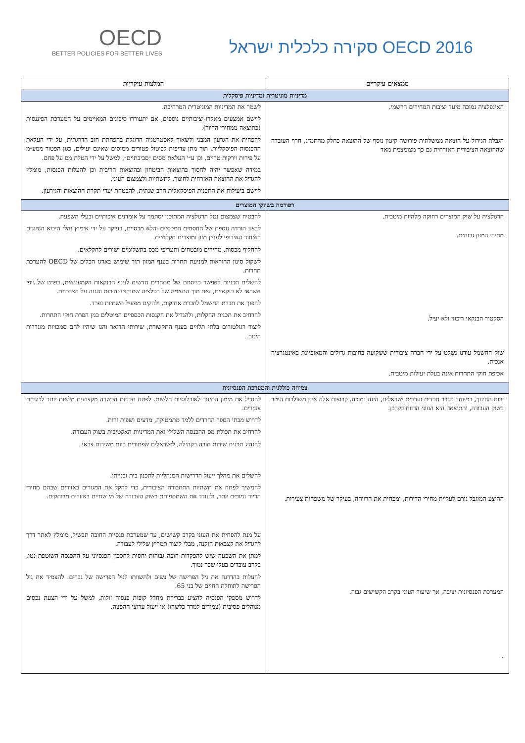OECD
BETTER POLICIES FOR BETTER LIVES
OECD 2016 סקירה כלכלית ישראל
| ממצאים עיקריים | המלצות עיקריות |
| --- | --- |
| מדיניות מוניטרית ומדיניות פיסקלית | |
| האינפלציה נמוכה מיעד יציבות המחירים הרשמי. הגבלת הגידול על הוצאה ממשלתית פירושה קיטון נוסף של ההוצאה כחלק מהתמ״ג, חרף העובדה שההוצאה הציבורית האזרחית גם כך מצומצמת מאד | לשמר את המדיניות המוניטרית המרחיבה. ליישם אמצעים מאקרו-יציבותיים נוספים, אם יתעוררו סיכונים המאיימים על המערכת הפיננסית (כתוצאה ממחירי הדיור). להפחית את הגרעון המבני ולשאוף לאסטרטגיה הדוגלת בהפחתת חוב הדרגתית, על ידי העלאת ההכנסות הפיסקליות, תוך מתן עדיפות לביטול פטורים ממיסים שאינם יעילים, כגון הפטור ממע״מ על פירות וירקות טריים, וכן ע״י העלאת מסים ״סביבתיים״, למשל על ידי הטלת מס על פחם. במידה שאפשר יהיה לחסוך בהוצאות הביטחון ובהוצאות הריבית וכן להעלות הכנסות, מומלץ להגדיל את ההוצאה האזרחית לחינוך, לתשתיות ולצמצום העוני. ליישם ביעילות את התכנית הפיסקאלית הרב-שנתית, להבטחת יעדי תקרת ההוצאות והגירעון. |
| רפורמה בשווקי המוצרים | |
| הרגולציה על שוק המוצרים רחוקה מלהיות מיטבית. מחירי המזון גבוהים. הסקטור הבנקאי ריכוזי ולא יעיל. שוק החשמל עודנו נשלט על ידי חברה ציבורית ששקועה בחובות גדולים והמאופיינת באינטגרציה אנכית. אכיפת חוקי התחרות אינה בעלת יעילות מיטבית. | להבטיח שצמצום נטל הרגולציה המתוכנן יסתמך על אומדנים איכותיים ובעלי השפעה. לבצע הורדה נוספת של החסמים המכסיים והלא מכסיים, בעיקר על ידי אימוץ נהלי היבוא הנהוגים באיחוד האירופי לעניין מזון ומוצרים חקלאיים. להחליף מכסות, מחירים מובטחים ותעריפי מכס בתשלומים ישירים לחקלאים. לשקול סינון ההוראות למניעת תחרות בענף המזון תוך שימוש בארגז הכלים של OECD להערכת תחרות. להשלים תכניות לאפשר כניסתם של מתחרים חדשים לענף הבנקאות הקמעונאית, בפרט של גופי אשראי לא בנקאיים, זאת תוך התאמה של רגולציה שתנקוט זהירות והגנה על הצרכנים. להפוך את חברת החשמל לחברת אחזקות, ולהקים מפעיל תשתיות נפרד. להרחיב את תכנית ההקלות, ולהגדיל את הקנסות הכספיים המוטלים בגין הפרת חוקי התחרות. ליצור רגולטורים בלתי תלויים בענף התקשורת, שירותי הדואר והגז שיהיו להם סמכויות מוגדרות היטב. |
| צמיחה כוללנית והמערכת הפנסיונית | |
| יכות החינוך, במיוחד בקרב חרדים וערבים ישראלים, הינה נמוכה. קבוצות אלה אינן משולבות היטב בשוק העבודה, והתוצאה היא העוני הרווח בקרבן. ההיצע המוגבל גורם לעליית מחירי הדירות, ומפחית את הרווחה, בעיקר של משפחות צעירות. המערכת הפנסיונית יציבה, אך שיעור העוני בקרב הקשישים גבוה. . | להגדיל את מימון החינוך לאוכלוסיות חלשות. לפתח תכניות הכשרה מקצועית מלאות יותר לבוגרים צעירים. לדרוש מבתי הספר החרדים ללמד מתמטיקה, מדעים ושפות זרות. להרחיב את תכולת מס ההכנסה השלילי ואת המדיניות האקטיבית בשוק העבודה. להנהיג תכנית שירות חובה בקהילה, לישראלים שפטורים כיום משירות צבאי. להשלים את מהלך ייעול הדרישות המנהליות לתכנון בית ובנייתו. להמשיך לפתח את תשתיות התחבורה הציבורית, כדי להקל את המגורים באזורים שבהם מחירי הדיור נמוכים יותר, ולעודד את השתתפותם בשוק העבודה של מי שחיים באזורים מרוחקים. על מנת להפחית את העוני בקרב קשישים, עד שמערכת פנסיית החובה תבשיל, מומלץ לאתר דרך להגדיל את קצבאות הזקנה, מבלי ליצור תמריץ שלילי לעבודה. למתן את השפעה שיש להפקדות חובה גבוהות יחסית לחסכון הפנסיוני על ההכנסה השוטפת נטו, בקרב עובדים בעלי שכר נמוך. להעלות בהדרגה את גיל הפרישה של נשים ולהשוותו לגיל הפרישה של גברים. להצמיד את גיל הפרישה לתוחלת החיים של בני 65. לדרוש מספקי הפנסיה להציע כברירת מחדל קופות פנסיה זולות, למשל על ידי הצעת נכסים מנוהלים פסיבית (צמודים למדד כלשהו) או ייעול ערוצי ההפצה. |